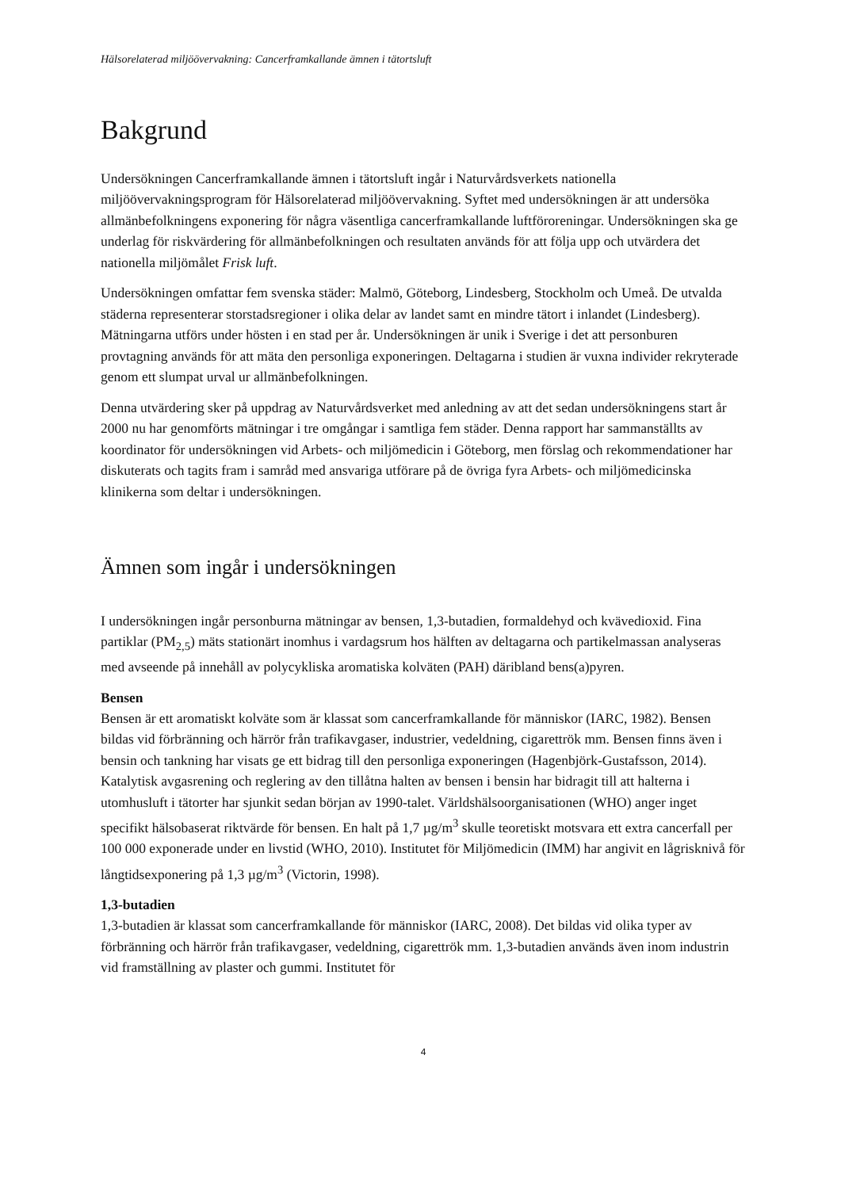Hälsorelaterad miljöövervakning: Cancerframkallande ämnen i tätortsluft
Bakgrund
Undersökningen Cancerframkallande ämnen i tätortsluft ingår i Naturvårdsverkets nationella miljöövervakningsprogram för Hälsorelaterad miljöövervakning. Syftet med undersökningen är att undersöka allmänbefolkningens exponering för några väsentliga cancerframkallande luftföroreningar. Undersökningen ska ge underlag för riskvärdering för allmänbefolkningen och resultaten används för att följa upp och utvärdera det nationella miljömålet Frisk luft.
Undersökningen omfattar fem svenska städer: Malmö, Göteborg, Lindesberg, Stockholm och Umeå. De utvalda städerna representerar storstadsregioner i olika delar av landet samt en mindre tätort i inlandet (Lindesberg). Mätningarna utförs under hösten i en stad per år. Undersökningen är unik i Sverige i det att personburen provtagning används för att mäta den personliga exponeringen. Deltagarna i studien är vuxna individer rekryterade genom ett slumpat urval ur allmänbefolkningen.
Denna utvärdering sker på uppdrag av Naturvårdsverket med anledning av att det sedan undersökningens start år 2000 nu har genomförts mätningar i tre omgångar i samtliga fem städer. Denna rapport har sammanställts av koordinator för undersökningen vid Arbets- och miljömedicin i Göteborg, men förslag och rekommendationer har diskuterats och tagits fram i samråd med ansvariga utförare på de övriga fyra Arbets- och miljömedicinska klinikerna som deltar i undersökningen.
Ämnen som ingår i undersökningen
I undersökningen ingår personburna mätningar av bensen, 1,3-butadien, formaldehyd och kvävedioxid. Fina partiklar (PM<sub>2,5</sub>) mäts stationärt inomhus i vardagsrum hos hälften av deltagarna och partikelmassan analyseras med avseende på innehåll av polycykliska aromatiska kolväten (PAH) däribland bens(a)pyren.
Bensen
Bensen är ett aromatiskt kolväte som är klassat som cancerframkallande för människor (IARC, 1982). Bensen bildas vid förbränning och härrör från trafikavgaser, industrier, vedeldning, cigarettrök mm. Bensen finns även i bensin och tankning har visats ge ett bidrag till den personliga exponeringen (Hagenbjörk-Gustafsson, 2014). Katalytisk avgasrening och reglering av den tillåtna halten av bensen i bensin har bidragit till att halterna i utomhusluft i tätorter har sjunkit sedan början av 1990-talet. Världshälsoorganisationen (WHO) anger inget specifikt hälsobaserat riktvärde för bensen. En halt på 1,7 µg/m<sup>3</sup> skulle teoretiskt motsvara ett extra cancerfall per 100 000 exponerade under en livstid (WHO, 2010). Institutet för Miljömedicin (IMM) har angivit en lågrisknivå för långtidsexponering på 1,3 µg/m<sup>3</sup> (Victorin, 1998).
1,3-butadien
1,3-butadien är klassat som cancerframkallande för människor (IARC, 2008). Det bildas vid olika typer av förbränning och härrör från trafikavgaser, vedeldning, cigarettrök mm. 1,3-butadien används även inom industrin vid framställning av plaster och gummi. Institutet för
4